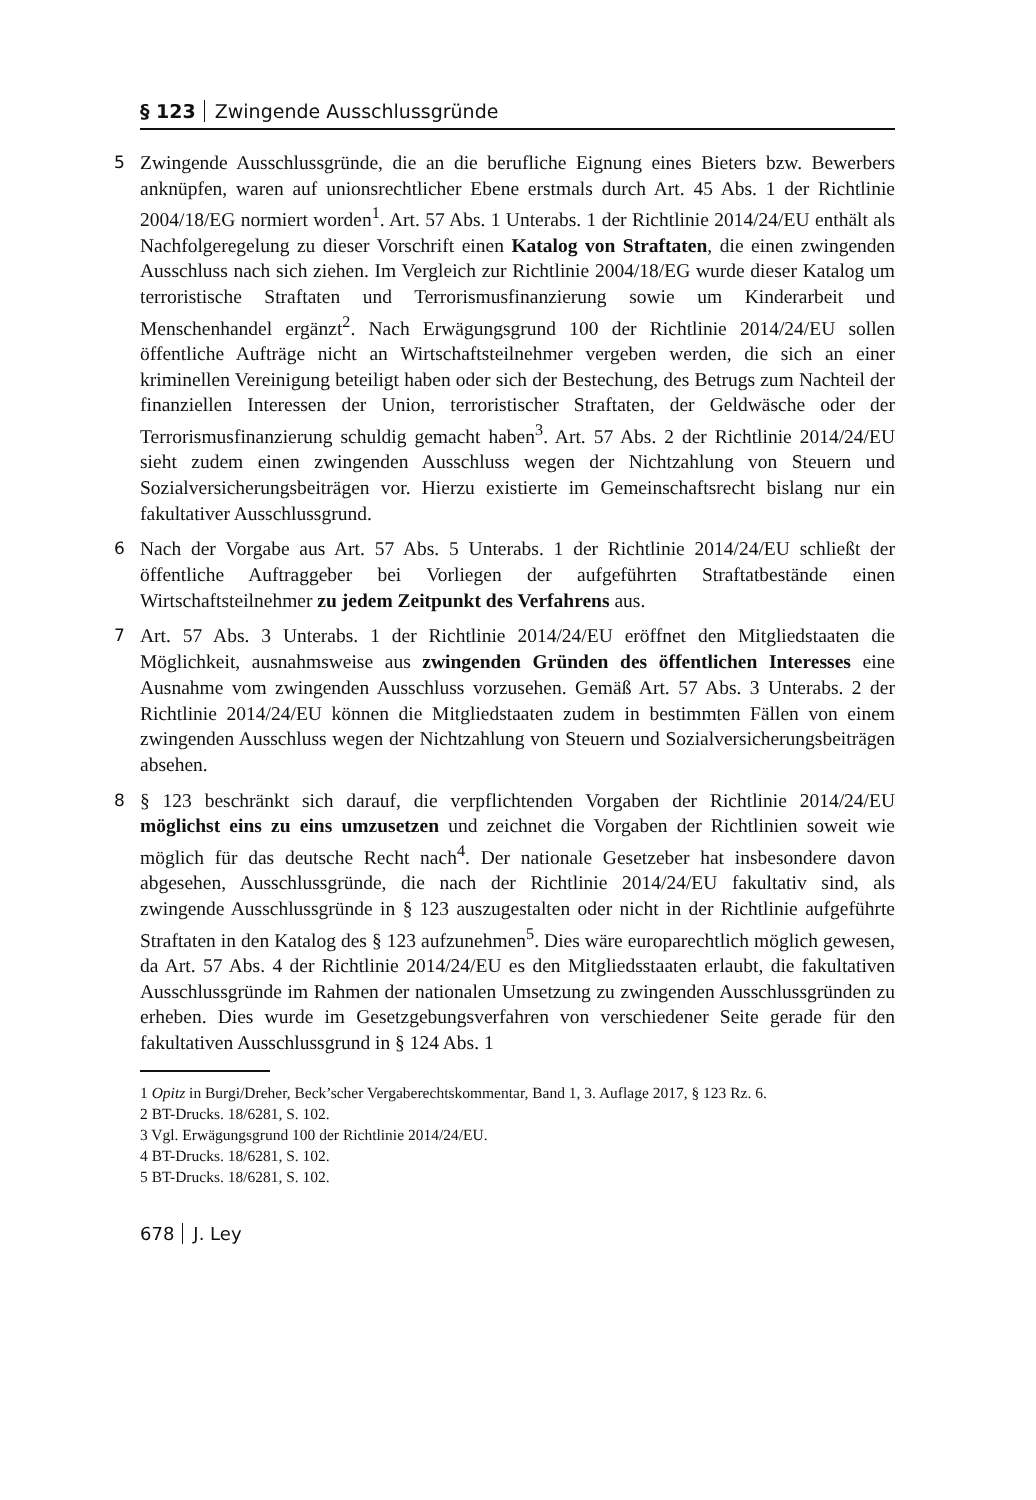§ 123 Zwingende Ausschlussgründe
5
Zwingende Ausschlussgründe, die an die berufliche Eignung eines Bieters bzw. Bewerbers anknüpfen, waren auf unionsrechtlicher Ebene erstmals durch Art. 45 Abs. 1 der Richtlinie 2004/18/EG normiert worden<sup>1</sup>. Art. 57 Abs. 1 Unterabs. 1 der Richtlinie 2014/24/EU enthält als Nachfolgeregelung zu dieser Vorschrift einen Katalog von Straftaten, die einen zwingenden Ausschluss nach sich ziehen. Im Vergleich zur Richtlinie 2004/18/EG wurde dieser Katalog um terroristische Straftaten und Terrorismusfinanzierung sowie um Kinderarbeit und Menschenhandel ergänzt<sup>2</sup>. Nach Erwägungsgrund 100 der Richtlinie 2014/24/EU sollen öffentliche Aufträge nicht an Wirtschaftsteilnehmer vergeben werden, die sich an einer kriminellen Vereinigung beteiligt haben oder sich der Bestechung, des Betrugs zum Nachteil der finanziellen Interessen der Union, terroristischer Straftaten, der Geldwäsche oder der Terrorismusfinanzierung schuldig gemacht haben<sup>3</sup>. Art. 57 Abs. 2 der Richtlinie 2014/24/EU sieht zudem einen zwingenden Ausschluss wegen der Nichtzahlung von Steuern und Sozialversicherungsbeiträgen vor. Hierzu existierte im Gemeinschaftsrecht bislang nur ein fakultativer Ausschlussgrund.
6
Nach der Vorgabe aus Art. 57 Abs. 5 Unterabs. 1 der Richtlinie 2014/24/EU schließt der öffentliche Auftraggeber bei Vorliegen der aufgeführten Straftatbestände einen Wirtschaftsteilnehmer zu jedem Zeitpunkt des Verfahrens aus.
7
Art. 57 Abs. 3 Unterabs. 1 der Richtlinie 2014/24/EU eröffnet den Mitgliedstaaten die Möglichkeit, ausnahmsweise aus zwingenden Gründen des öffentlichen Interesses eine Ausnahme vom zwingenden Ausschluss vorzusehen. Gemäß Art. 57 Abs. 3 Unterabs. 2 der Richtlinie 2014/24/EU können die Mitgliedstaaten zudem in bestimmten Fällen von einem zwingenden Ausschluss wegen der Nichtzahlung von Steuern und Sozialversicherungsbeiträgen absehen.
8
§ 123 beschränkt sich darauf, die verpflichtenden Vorgaben der Richtlinie 2014/24/EU möglichst eins zu eins umzusetzen und zeichnet die Vorgaben der Richtlinien soweit wie möglich für das deutsche Recht nach<sup>4</sup>. Der nationale Gesetzeber hat insbesondere davon abgesehen, Ausschlussgründe, die nach der Richtlinie 2014/24/EU fakultativ sind, als zwingende Ausschlussgründe in § 123 auszugestalten oder nicht in der Richtlinie aufgeführte Straftaten in den Katalog des § 123 aufzunehmen<sup>5</sup>. Dies wäre europarechtlich möglich gewesen, da Art. 57 Abs. 4 der Richtlinie 2014/24/EU es den Mitgliedsstaaten erlaubt, die fakultativen Ausschlussgründe im Rahmen der nationalen Umsetzung zu zwingenden Ausschlussgründen zu erheben. Dies wurde im Gesetzgebungsverfahren von verschiedener Seite gerade für den fakultativen Ausschlussgrund in § 124 Abs. 1
1 Opitz in Burgi/Dreher, Beck’scher Vergaberechtskommentar, Band 1, 3. Auflage 2017, § 123 Rz. 6.
2 BT-Drucks. 18/6281, S. 102.
3 Vgl. Erwägungsgrund 100 der Richtlinie 2014/24/EU.
4 BT-Drucks. 18/6281, S. 102.
5 BT-Drucks. 18/6281, S. 102.
678 J. Ley